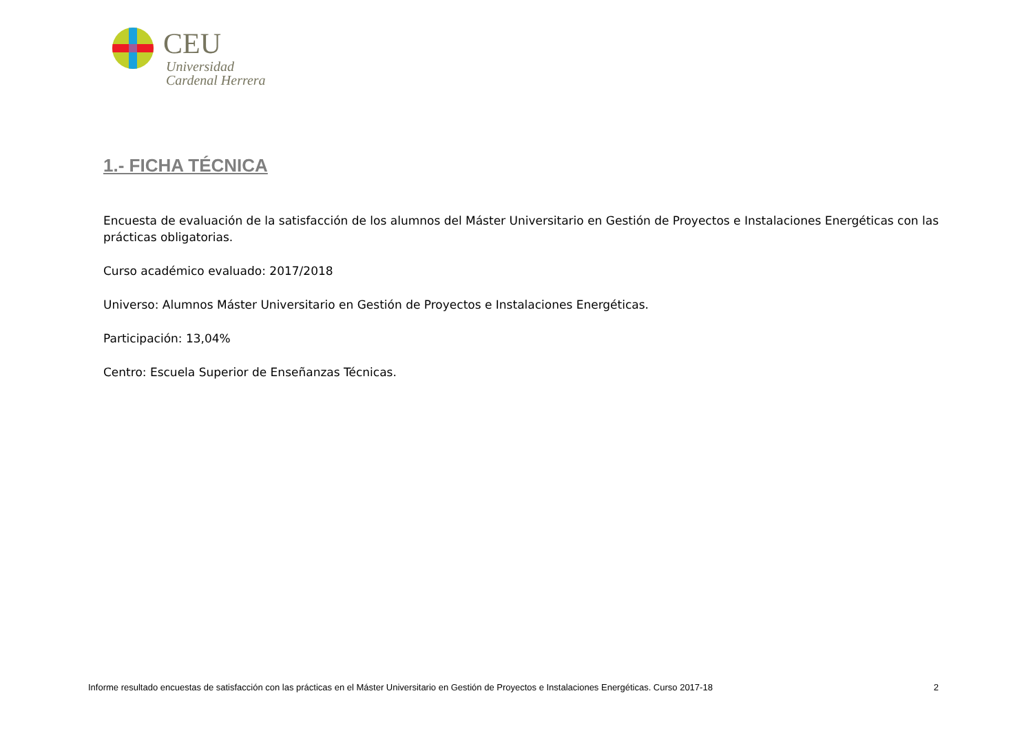CEU
Universidad
Cardenal Herrera
1.- FICHA TÉCNICA
Encuesta de evaluación de la satisfacción de los alumnos del Máster Universitario en Gestión de Proyectos e Instalaciones Energéticas con las prácticas obligatorias.
Curso académico evaluado: 2017/2018
Universo: Alumnos Máster Universitario en Gestión de Proyectos e Instalaciones Energéticas.
Participación: 13,04%
Centro: Escuela Superior de Enseñanzas Técnicas.
Informe resultado encuestas de satisfacción con las prácticas en el Máster Universitario en Gestión de Proyectos e Instalaciones Energéticas. Curso 2017-18 2